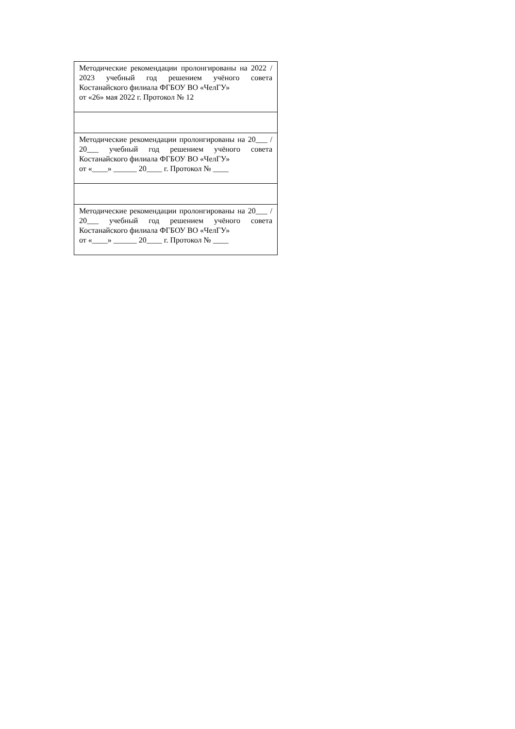| Методические рекомендации пролонгированы на 2022 / 2023 учебный год решением учёного совета Костанайского филиала ФГБОУ ВО «ЧелГУ» от «26» мая 2022 г. Протокол № 12 |
| Методические рекомендации пролонгированы на 20___ / 20___ учебный год решением учёного совета Костанайского филиала ФГБОУ ВО «ЧелГУ» от «____» ______ 20____ г. Протокол № ____ |
| Методические рекомендации пролонгированы на 20___ / 20___ учебный год решением учёного совета Костанайского филиала ФГБОУ ВО «ЧелГУ» от «____» ______ 20____ г. Протокол № ____ |